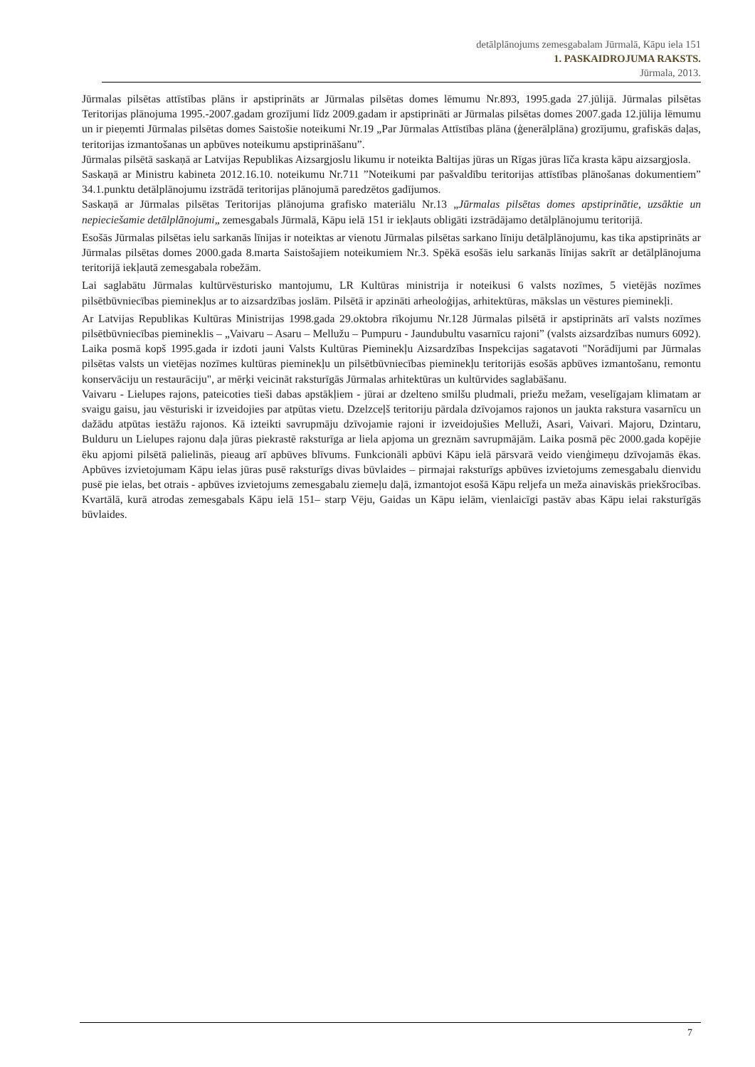detālplānojums zemesgabalam Jūrmalā, Kāpu iela 151
1. PASKAIDROJUMA RAKSTS.
Jūrmala, 2013.
Jūrmalas pilsētas attīstības plāns ir apstiprināts ar Jūrmalas pilsētas domes lēmumu Nr.893, 1995.gada 27.jūlijā. Jūrmalas pilsētas Teritorijas plānojuma 1995.-2007.gadam grozījumi līdz 2009.gadam ir apstiprināti ar Jūrmalas pilsētas domes 2007.gada 12.jūlija lēmumu un ir pieņemti Jūrmalas pilsētas domes Saistošie noteikumi Nr.19 „Par Jūrmalas Attīstības plāna (ģenerālplāna) grozījumu, grafiskās daļas, teritorijas izmantošanas un apbūves noteikumu apstiprināšanu”.
Jūrmalas pilsētā saskaņā ar Latvijas Republikas Aizsargjoslu likumu ir noteikta Baltijas jūras un Rīgas jūras līča krasta kāpu aizsargjosla.
Saskaņā ar Ministru kabineta 2012.16.10. noteikumu Nr.711 ”Noteikumi par pašvaldību teritorijas attīstības plānošanas dokumentiem” 34.1.punktu detālplānojumu izstrādā teritorijas plānojumā paredzētos gadījumos.
Saskaņā ar Jūrmalas pilsētas Teritorijas plānojuma grafisko materiālu Nr.13 „Jūrmalas pilsētas domes apstiprinātie, uzsāktie un nepieciešamie detālplānojumi„ zemesgabals Jūrmalā, Kāpu ielā 151 ir iekļauts obligāti izstrādājamo detālplānojumu teritorijā.
Esošās Jūrmalas pilsētas ielu sarkanās līnijas ir noteiktas ar vienotu Jūrmalas pilsētas sarkano līniju detālplānojumu, kas tika apstiprināts ar Jūrmalas pilsētas domes 2000.gada 8.marta Saistošajiem noteikumiem Nr.3. Spēkā esošās ielu sarkanās līnijas sakrīt ar detālplānojuma teritorijā iekļautā zemesgabala robežām.
Lai saglabātu Jūrmalas kultūrvēsturisko mantojumu, LR Kultūras ministrija ir noteikusi 6 valsts nozīmes, 5 vietējās nozīmes pilsētbūvniecības pieminekļus ar to aizsardzības joslām. Pilsētā ir apzināti arheoloģijas, arhitektūras, mākslas un vēstures pieminekļi.
Ar Latvijas Republikas Kultūras Ministrijas 1998.gada 29.oktobra rīkojumu Nr.128 Jūrmalas pilsētā ir apstiprināts arī valsts nozīmes pilsētbūvniecības piemineklis – „Vaivaru – Asaru – Mellužu – Pumpuru - Jaundubultu vasarnīcu rajoni” (valsts aizsardzības numurs 6092). Laika posmā kopš 1995.gada ir izdoti jauni Valsts Kultūras Pieminekļu Aizsardzības Inspekcijas sagatavoti "Norādījumi par Jūrmalas pilsētas valsts un vietējas nozīmes kultūras pieminekļu un pilsētbūvniecības pieminekļu teritorijās esošās apbūves izmantošanu, remontu konservāciju un restaurāciju", ar mērķi veicināt raksturīgās Jūrmalas arhitektūras un kultūrvides saglabāšanu.
Vaivaru - Lielupes rajons, pateicoties tieši dabas apstākļiem - jūrai ar dzelteno smilšu pludmali, priežu mežam, veselīgajam klimatam ar svaigu gaisu, jau vēsturiski ir izveidojies par atpūtas vietu. Dzelzceļš teritoriju pārdala dzīvojamos rajonos un jaukta rakstura vasarnīcu un dažādu atpūtas iestāžu rajonos. Kā izteikti savrupmāju dzīvojamie rajoni ir izveidojušies Melluži, Asari, Vaivari. Majoru, Dzintaru, Bulduru un Lielupes rajonu daļa jūras piekrastē raksturīga ar liela apjoma un greznām savrupmājām. Laika posmā pēc 2000.gada kopējie ēku apjomi pilsētā palielinās, pieaug arī apbūves blīvums. Funkcionāli apbūvi Kāpu ielā pārsvarā veido vienģimeņu dzīvojamās ēkas. Apbūves izvietojumam Kāpu ielas jūras pusē raksturīgs divas būvlaides – pirmajai raksturīgs apbūves izvietojums zemesgabalu dienvidu pusē pie ielas, bet otrais - apbūves izvietojums zemesgabalu ziemeļu daļā, izmantojot esošā Kāpu reljefa un meža ainaviskās priekšrocības. Kvartālā, kurā atrodas zemesgabals Kāpu ielā 151– starp Vēju, Gaidas un Kāpu ielām, vienlaicīgi pastāv abas Kāpu ielai raksturīgās būvlaides.
7